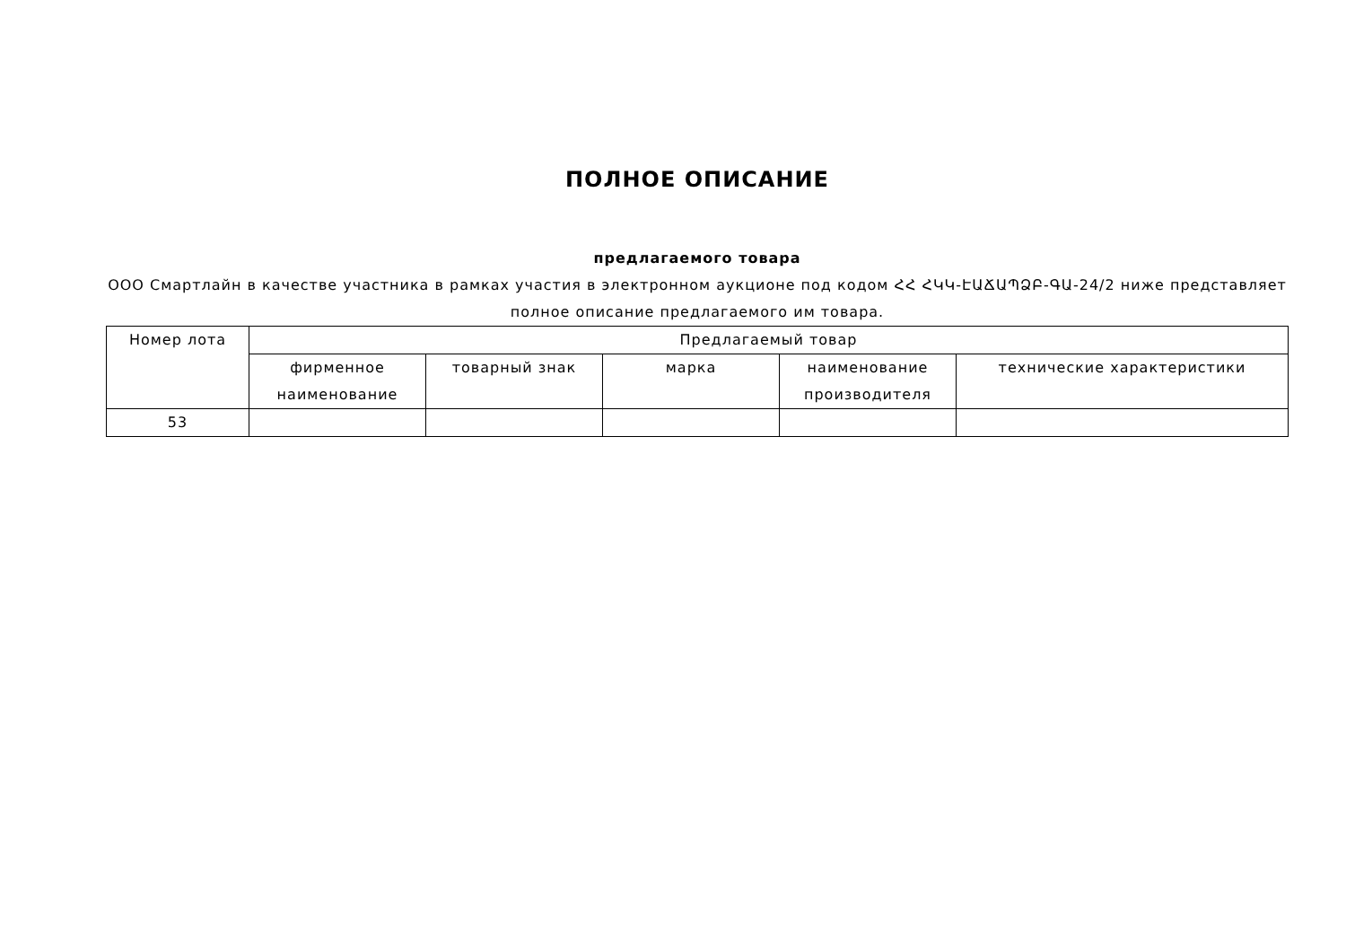ПОЛНОЕ ОПИСАНИЕ
предлагаемого товара
ООО Смартлайн в качестве участника в рамках участия в электронном аукционе под кодом ՀՀ ՀԿԿ-ԷԱՃԱՊՁԲ-ԳԱ-24/2 ниже представляет полное описание предлагаемого им товара.
| Номер лота | Предлагаемый товар | | | | |
| --- | --- | --- | --- | --- | --- |
| | фирменное наименование | товарный знак | марка | наименование производителя | технические характеристики |
| 53 | | | | | |